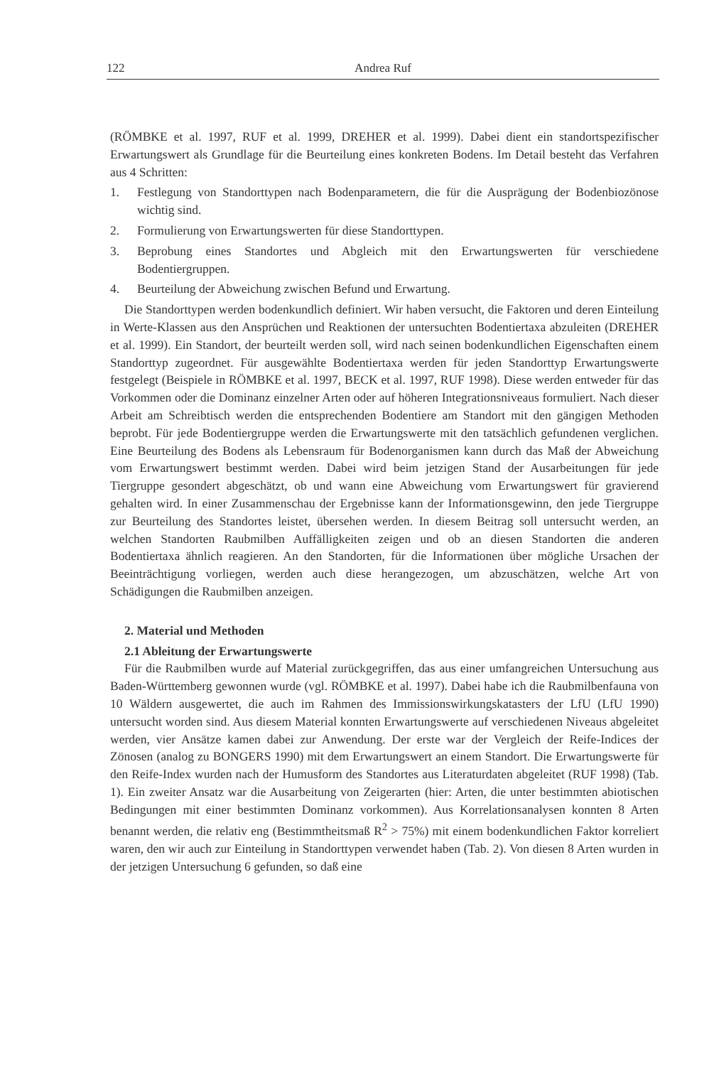122 Andrea Ruf
(RÖMBKE et al. 1997, RUF et al. 1999, DREHER et al. 1999). Dabei dient ein standortspezifischer Erwartungswert als Grundlage für die Beurteilung eines konkreten Bodens. Im Detail besteht das Verfahren aus 4 Schritten:
1. Festlegung von Standorttypen nach Bodenparametern, die für die Ausprägung der Bodenbiozönose wichtig sind.
2. Formulierung von Erwartungswerten für diese Standorttypen.
3. Beprobung eines Standortes und Abgleich mit den Erwartungswerten für verschiedene Bodentiergruppen.
4. Beurteilung der Abweichung zwischen Befund und Erwartung.
Die Standorttypen werden bodenkundlich definiert. Wir haben versucht, die Faktoren und deren Einteilung in Werte-Klassen aus den Ansprüchen und Reaktionen der untersuchten Bodentiertaxa abzuleiten (DREHER et al. 1999). Ein Standort, der beurteilt werden soll, wird nach seinen bodenkundlichen Eigenschaften einem Standorttyp zugeordnet. Für ausgewählte Bodentiertaxa werden für jeden Standorttyp Erwartungswerte festgelegt (Beispiele in RÖMBKE et al. 1997, BECK et al. 1997, RUF 1998). Diese werden entweder für das Vorkommen oder die Dominanz einzelner Arten oder auf höheren Integrationsniveaus formuliert. Nach dieser Arbeit am Schreibtisch werden die entsprechenden Bodentiere am Standort mit den gängigen Methoden beprobt. Für jede Bodentiergruppe werden die Erwartungswerte mit den tatsächlich gefundenen verglichen. Eine Beurteilung des Bodens als Lebensraum für Bodenorganismen kann durch das Maß der Abweichung vom Erwartungswert bestimmt werden. Dabei wird beim jetzigen Stand der Ausarbeitungen für jede Tiergruppe gesondert abgeschätzt, ob und wann eine Abweichung vom Erwartungswert für gravierend gehalten wird. In einer Zusammenschau der Ergebnisse kann der Informationsgewinn, den jede Tiergruppe zur Beurteilung des Standortes leistet, übersehen werden. In diesem Beitrag soll untersucht werden, an welchen Standorten Raubmilben Auffälligkeiten zeigen und ob an diesen Standorten die anderen Bodentiertaxa ähnlich reagieren. An den Standorten, für die Informationen über mögliche Ursachen der Beeinträchtigung vorliegen, werden auch diese herangezogen, um abzuschätzen, welche Art von Schädigungen die Raubmilben anzeigen.
2. Material und Methoden
2.1 Ableitung der Erwartungswerte
Für die Raubmilben wurde auf Material zurückgegriffen, das aus einer umfangreichen Untersuchung aus Baden-Württemberg gewonnen wurde (vgl. RÖMBKE et al. 1997). Dabei habe ich die Raubmilbenfauna von 10 Wäldern ausgewertet, die auch im Rahmen des Immissionswirkungskatasters der LfU (LfU 1990) untersucht worden sind. Aus diesem Material konnten Erwartungswerte auf verschiedenen Niveaus abgeleitet werden, vier Ansätze kamen dabei zur Anwendung. Der erste war der Vergleich der Reife-Indices der Zönosen (analog zu BONGERS 1990) mit dem Erwartungswert an einem Standort. Die Erwartungswerte für den Reife-Index wurden nach der Humusform des Standortes aus Literaturdaten abgeleitet (RUF 1998) (Tab. 1). Ein zweiter Ansatz war die Ausarbeitung von Zeigerarten (hier: Arten, die unter bestimmten abiotischen Bedingungen mit einer bestimmten Dominanz vorkommen). Aus Korrelationsanalysen konnten 8 Arten benannt werden, die relativ eng (Bestimmtheitsmaß R<sup>2</sup> > 75%) mit einem bodenkundlichen Faktor korreliert waren, den wir auch zur Einteilung in Standorttypen verwendet haben (Tab. 2). Von diesen 8 Arten wurden in der jetzigen Untersuchung 6 gefunden, so daß eine